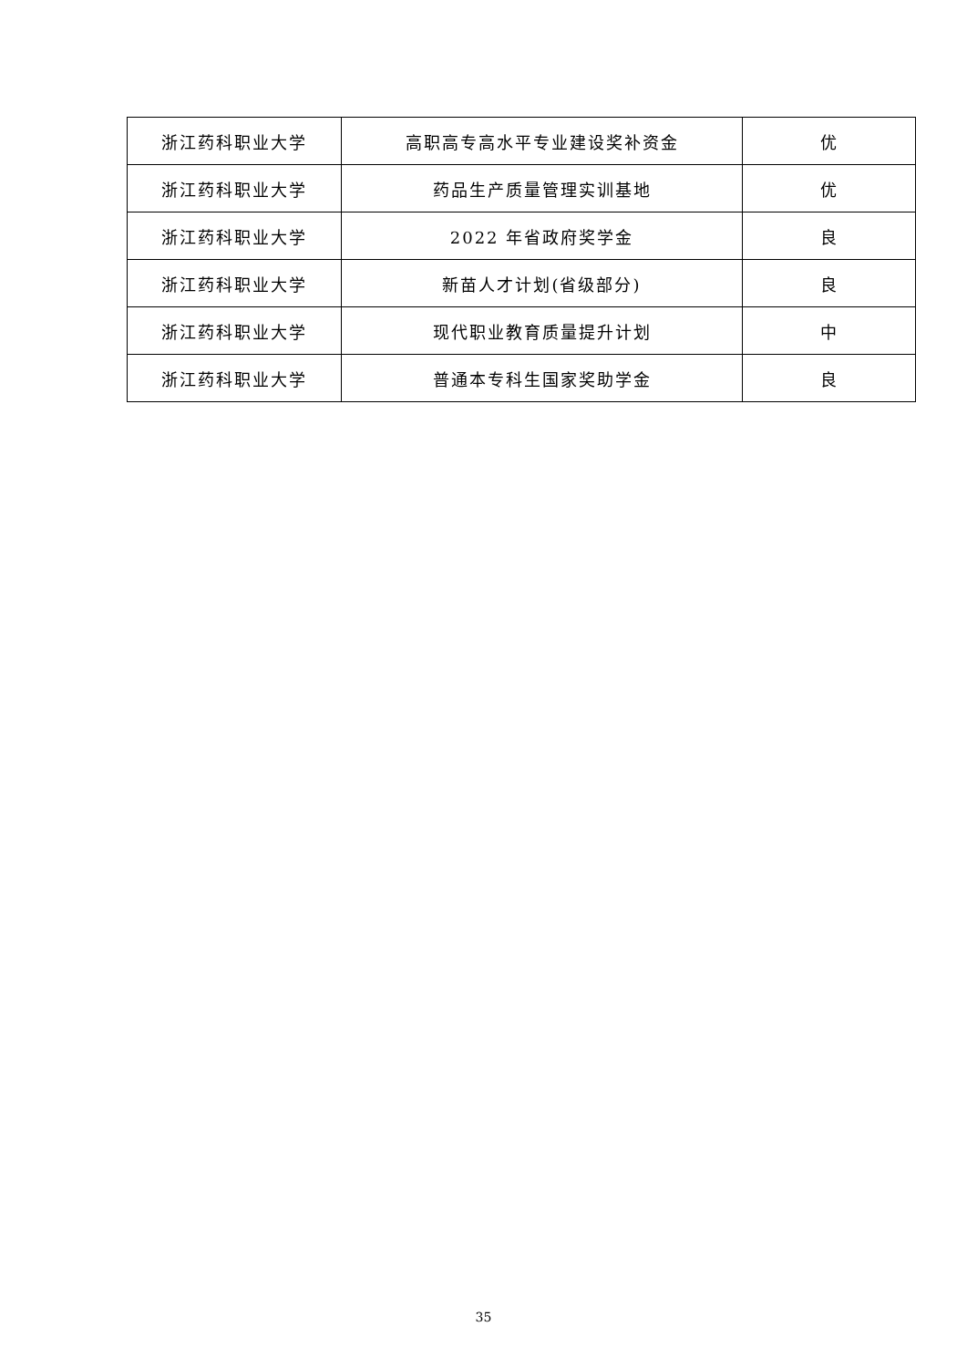| 浙江药科职业大学 | 高职高专高水平专业建设奖补资金 | 优 |
| 浙江药科职业大学 | 药品生产质量管理实训基地 | 优 |
| 浙江药科职业大学 | 2022 年省政府奖学金 | 良 |
| 浙江药科职业大学 | 新苗人才计划(省级部分) | 良 |
| 浙江药科职业大学 | 现代职业教育质量提升计划 | 中 |
| 浙江药科职业大学 | 普通本专科生国家奖助学金 | 良 |
35